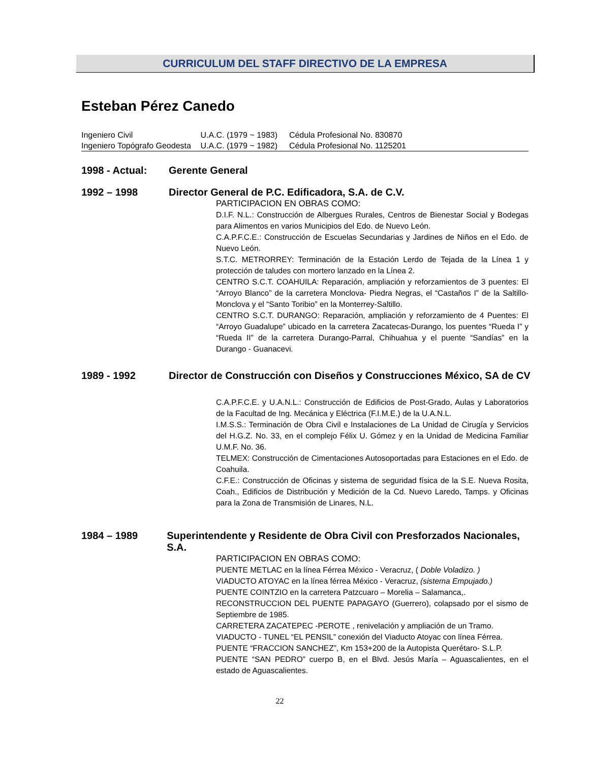CURRICULUM DEL STAFF DIRECTIVO DE LA EMPRESA
Esteban Pérez Canedo
Ingeniero Civil U.A.C. (1979 ~ 1983) Cédula Profesional No. 830870
Ingeniero Topógrafo Geodesta U.A.C. (1979 ~ 1982) Cédula Profesional No. 1125201
1998 - Actual: Gerente General
1992 – 1998 Director General de P.C. Edificadora, S.A. de C.V.
PARTICIPACION EN OBRAS COMO:
D.I.F. N.L.: Construcción de Albergues Rurales, Centros de Bienestar Social y Bodegas para Alimentos en varios Municipios del Edo. de Nuevo León.
C.A.P.F.C.E.: Construcción de Escuelas Secundarias y Jardines de Niños en el Edo. de Nuevo León.
S.T.C. METRORREY: Terminación de la Estación Lerdo de Tejada de la Línea 1 y protección de taludes con mortero lanzado en la Línea 2.
CENTRO S.C.T. COAHUILA: Reparación, ampliación y reforzamientos de 3 puentes: El “Arroyo Blanco” de la carretera Monclova- Piedra Negras, el “Castaños I” de la Saltillo-Monclova y el “Santo Toribio” en la Monterrey-Saltillo.
CENTRO S.C.T. DURANGO: Reparación, ampliación y reforzamiento de 4 Puentes: El “Arroyo Guadalupe” ubicado en la carretera Zacatecas-Durango, los puentes “Rueda I” y “Rueda II” de la carretera Durango-Parral, Chihuahua y el puente “Sandías” en la Durango - Guanacevi.
1989 - 1992 Director de Construcción con Diseños y Construcciones México, SA de CV
C.A.P.F.C.E. y U.A.N.L.: Construcción de Edificios de Post-Grado, Aulas y Laboratorios de la Facultad de Ing. Mecánica y Eléctrica (F.I.M.E.) de la U.A.N.L.
I.M.S.S.: Terminación de Obra Civil e Instalaciones de La Unidad de Cirugía y Servicios del H.G.Z. No. 33, en el complejo Félix U. Gómez y en la Unidad de Medicina Familiar U.M.F. No. 36.
TELMEX: Construcción de Cimentaciones Autosoportadas para Estaciones en el Edo. de Coahuila.
C.F.E.: Construcción de Oficinas y sistema de seguridad física de la S.E. Nueva Rosita, Coah., Edificios de Distribución y Medición de la Cd. Nuevo Laredo, Tamps. y Oficinas para la Zona de Transmisión de Linares, N.L.
1984 – 1989 Superintendente y Residente de Obra Civil con Presforzados Nacionales, S.A.
PARTICIPACION EN OBRAS COMO:
PUENTE METLAC en la línea Férrea México - Veracruz, ( Doble Voladizo. )
VIADUCTO ATOYAC en la línea férrea México - Veracruz, (sistema Empujado.)
PUENTE COINTZIO en la carretera Patzcuaro – Morelia – Salamanca,.
RECONSTRUCCION DEL PUENTE PAPAGAYO (Guerrero), colapsado por el sismo de Septiembre de 1985.
CARRETERA ZACATEPEC -PEROTE , renivelación y ampliación de un Tramo.
VIADUCTO - TUNEL “EL PENSIL” conexión del Viaducto Atoyac con línea Férrea.
PUENTE “FRACCION SANCHEZ”, Km 153+200 de la Autopista Querétaro- S.L.P.
PUENTE “SAN PEDRO” cuerpo B, en el Blvd. Jesús María – Aguascalientes, en el estado de Aguascalientes.
22